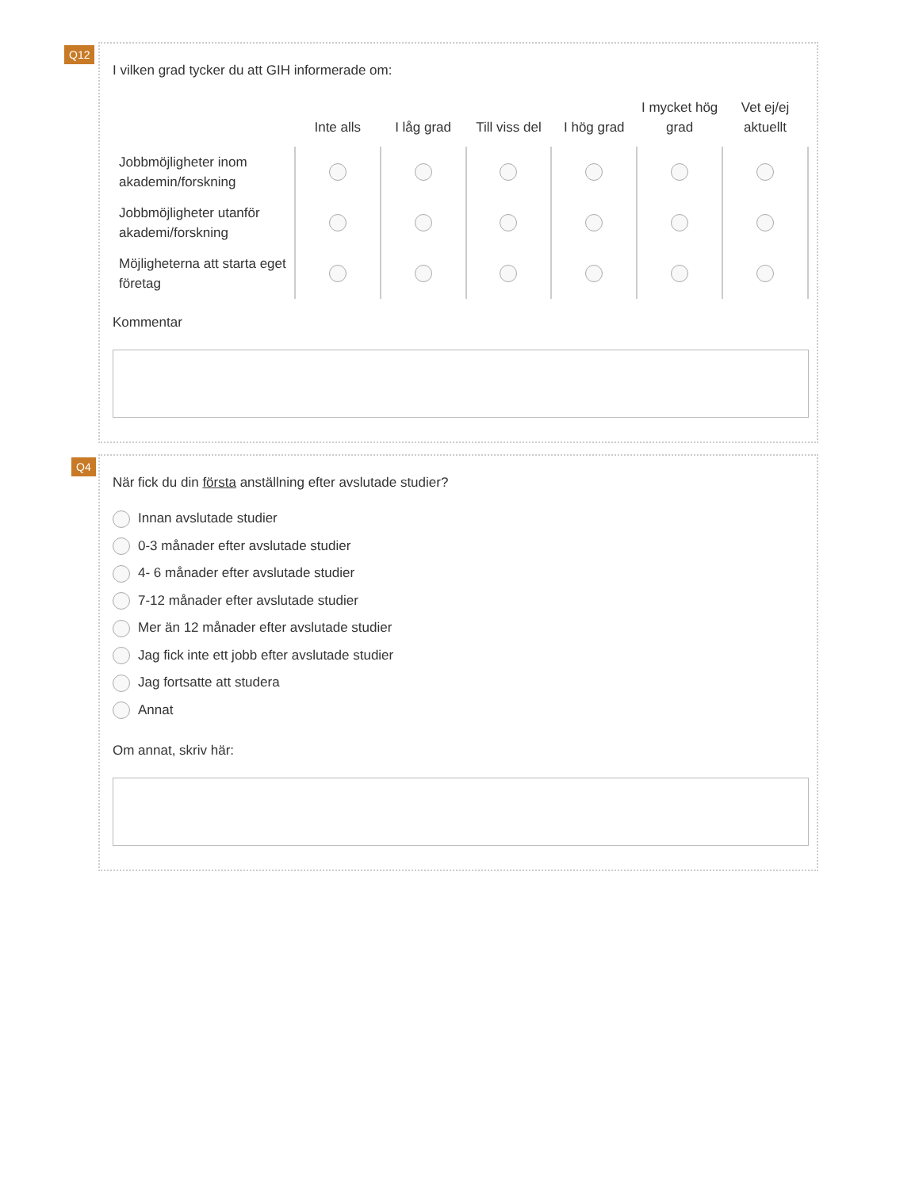Q12
I vilken grad tycker du att GIH informerade om:
| | Inte alls | I låg grad | Till viss del | I hög grad | I mycket hög grad | Vet ej/ej aktuellt |
| --- | --- | --- | --- | --- | --- | --- |
| Jobbmöjligheter inom akademin/forskning | | | | | | |
| Jobbmöjligheter utanför akademi/forskning | | | | | | |
| Möjligheterna att starta eget företag | | | | | | |
Kommentar
Q4
När fick du din första anställning efter avslutade studier?
Innan avslutade studier
0-3 månader efter avslutade studier
4- 6 månader efter avslutade studier
7-12 månader efter avslutade studier
Mer än 12 månader efter avslutade studier
Jag fick inte ett jobb efter avslutade studier
Jag fortsatte att studera
Annat
Om annat, skriv här: